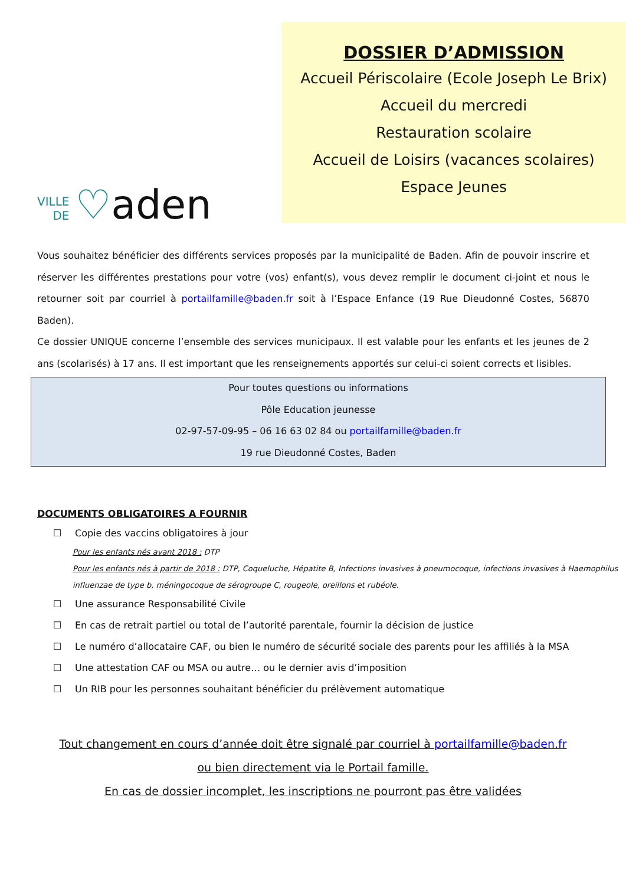VILLE
DE
♡ aden
DOSSIER D’ADMISSION
Accueil Périscolaire (Ecole Joseph Le Brix)
Accueil du mercredi
Restauration scolaire
Accueil de Loisirs (vacances scolaires)
Espace Jeunes
Vous souhaitez bénéficier des différents services proposés par la municipalité de Baden. Afin de pouvoir inscrire et réserver les différentes prestations pour votre (vos) enfant(s), vous devez remplir le document ci-joint et nous le retourner soit par courriel à portailfamille@baden.fr soit à l’Espace Enfance (19 Rue Dieudonné Costes, 56870 Baden).
Ce dossier UNIQUE concerne l’ensemble des services municipaux. Il est valable pour les enfants et les jeunes de 2 ans (scolarisés) à 17 ans. Il est important que les renseignements apportés sur celui-ci soient corrects et lisibles.
Pour toutes questions ou informations
Pôle Education jeunesse
02-97-57-09-95 – 06 16 63 02 84 ou portailfamille@baden.fr
19 rue Dieudonné Costes, Baden
DOCUMENTS OBLIGATOIRES A FOURNIR
☐ Copie des vaccins obligatoires à jour
Pour les enfants nés avant 2018 : DTP
Pour les enfants nés à partir de 2018 : DTP, Coqueluche, Hépatite B, Infections invasives à pneumocoque, infections invasives à Haemophilus influenzae de type b, méningocoque de sérogroupe C, rougeole, oreillons et rubéole.
☐ Une assurance Responsabilité Civile
☐ En cas de retrait partiel ou total de l’autorité parentale, fournir la décision de justice
☐ Le numéro d’allocataire CAF, ou bien le numéro de sécurité sociale des parents pour les affiliés à la MSA
☐ Une attestation CAF ou MSA ou autre… ou le dernier avis d’imposition
☐ Un RIB pour les personnes souhaitant bénéficier du prélèvement automatique
Tout changement en cours d’année doit être signalé par courriel à portailfamille@baden.fr
ou bien directement via le Portail famille.
En cas de dossier incomplet, les inscriptions ne pourront pas être validées